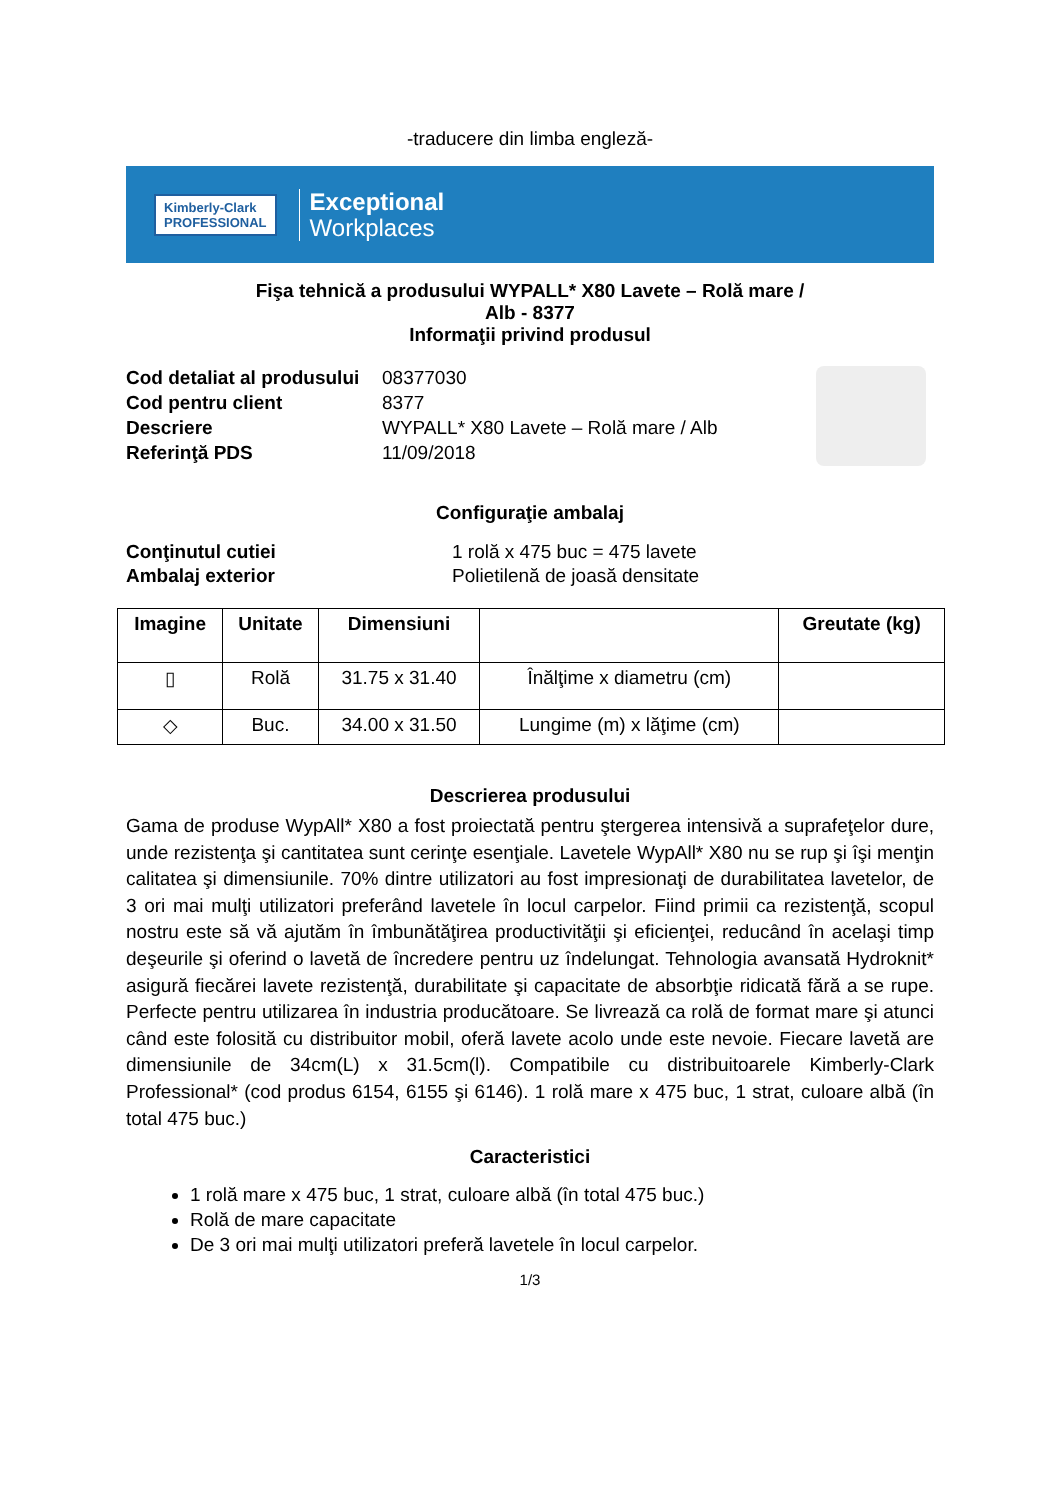-traducere din limba engleză-
Kimberly-Clark
PROFESSIONAL
Exceptional
Workplaces
Fişa tehnică a produsului WYPALL* X80 Lavete – Rolă mare /
Alb - 8377
Informaţii privind produsul
Cod detaliat al produsului 08377030 Cod pentru client 8377 Descriere WYPALL* X80 Lavete – Rolă mare / Alb Referinţă PDS 11/09/2018
Configuraţie ambalaj
Conţinutul cutiei 1 rolă x 475 buc = 475 lavete Ambalaj exterior Polietilenă de joasă densitate
| Imagine | Unitate | Dimensiuni | | Greutate (kg) |
| --- | --- | --- | --- | --- |
| ▯ | Rolă | 31.75 x 31.40 | Înălţime x diametru (cm) | |
| ◇ | Buc. | 34.00 x 31.50 | Lungime (m) x lăţime (cm) | |
Descrierea produsului
Gama de produse WypAll* X80 a fost proiectată pentru ştergerea intensivă a suprafeţelor dure, unde rezistenţa şi cantitatea sunt cerinţe esenţiale. Lavetele WypAll* X80 nu se rup şi îşi menţin calitatea şi dimensiunile. 70% dintre utilizatori au fost impresionaţi de durabilitatea lavetelor, de 3 ori mai mulţi utilizatori preferând lavetele în locul carpelor. Fiind primii ca rezistenţă, scopul nostru este să vă ajutăm în îmbunătăţirea productivităţii şi eficienţei, reducând în acelaşi timp deşeurile şi oferind o lavetă de încredere pentru uz îndelungat. Tehnologia avansată Hydroknit* asigură fiecărei lavete rezistenţă, durabilitate şi capacitate de absorbţie ridicată fără a se rupe. Perfecte pentru utilizarea în industria producătoare. Se livrează ca rolă de format mare şi atunci când este folosită cu distribuitor mobil, oferă lavete acolo unde este nevoie. Fiecare lavetă are dimensiunile de 34cm(L) x 31.5cm(l). Compatibile cu distribuitoarele Kimberly-Clark Professional* (cod produs 6154, 6155 şi 6146). 1 rolă mare x 475 buc, 1 strat, culoare albă (în total 475 buc.)
Caracteristici
1 rolă mare x 475 buc, 1 strat, culoare albă (în total 475 buc.)
Rolă de mare capacitate
De 3 ori mai mulţi utilizatori preferă lavetele în locul carpelor.
1/3